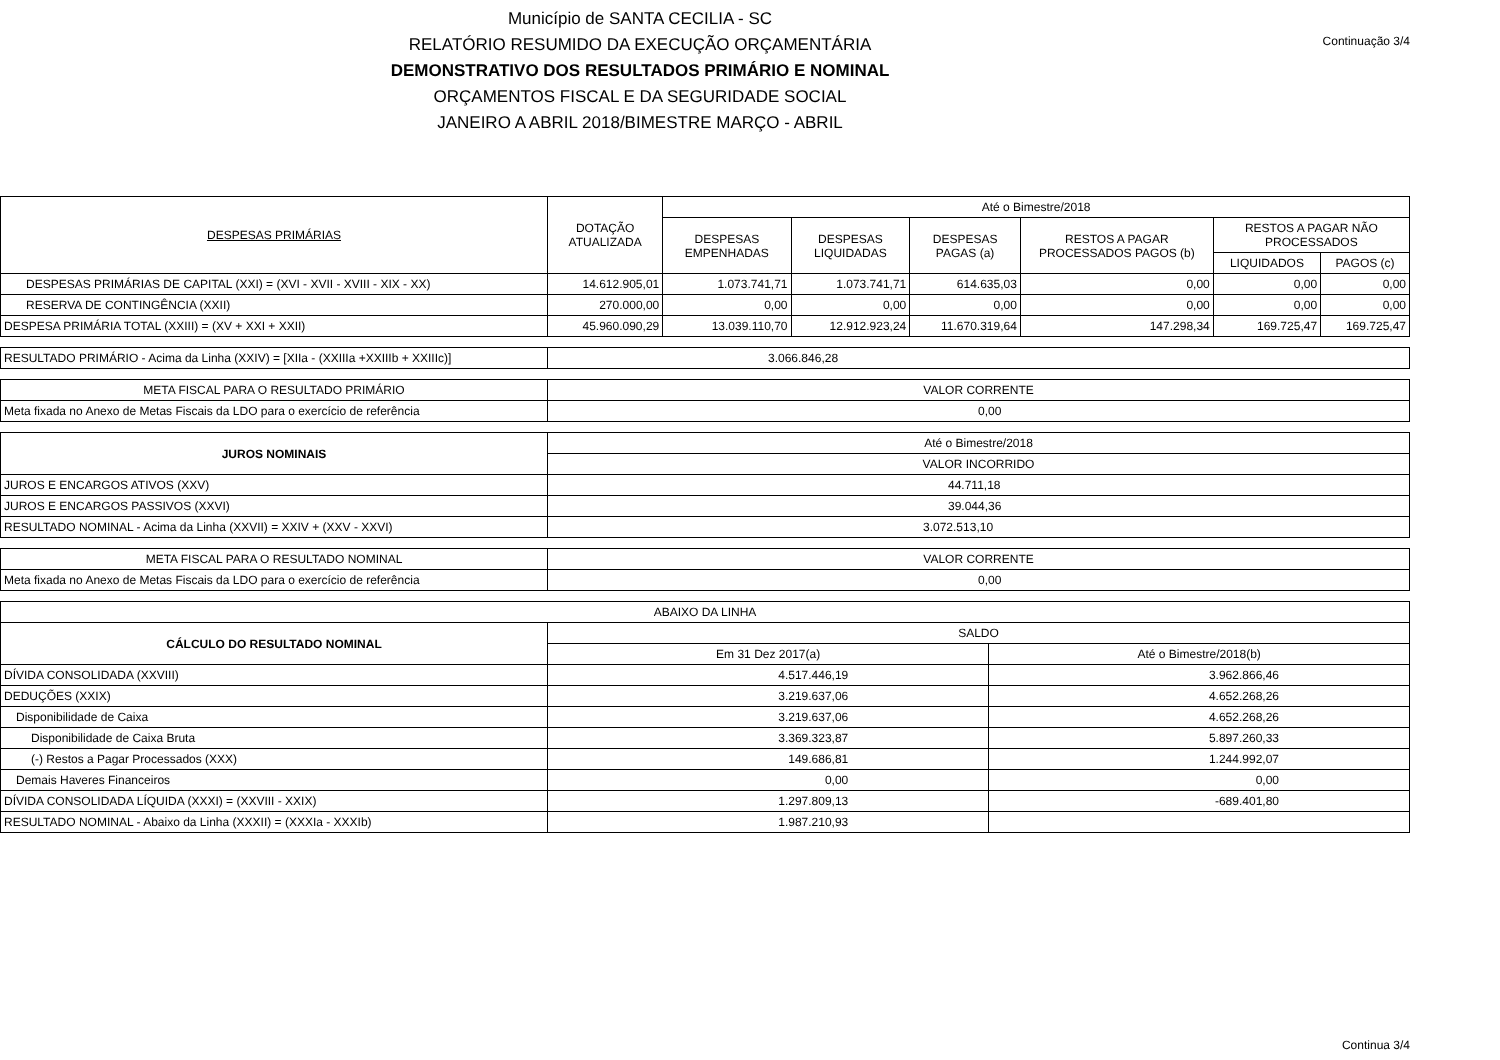Município de SANTA CECILIA - SC
RELATÓRIO RESUMIDO DA EXECUÇÃO ORÇAMENTÁRIA
DEMONSTRATIVO DOS RESULTADOS PRIMÁRIO E NOMINAL
ORÇAMENTOS FISCAL E DA SEGURIDADE SOCIAL
JANEIRO A ABRIL 2018/BIMESTRE MARÇO - ABRIL
Continuação 3/4
| DESPESAS PRIMÁRIAS | DOTAÇÃO ATUALIZADA | Até o Bimestre/2018 | | | | | |
| --- | --- | --- | --- | --- | --- | --- | --- |
| | | DESPESAS EMPENHADAS | DESPESAS LIQUIDADAS | DESPESAS PAGAS (a) | RESTOS A PAGAR PROCESSADOS PAGOS (b) | RESTOS A PAGAR NÃO PROCESSADOS | |
| | | | | | | LIQUIDADOS | PAGOS (c) |
| DESPESAS PRIMÁRIAS DE CAPITAL (XXI) = (XVI - XVII - XVIII - XIX - XX) | 14.612.905,01 | 1.073.741,71 | 1.073.741,71 | 614.635,03 | 0,00 | 0,00 | 0,00 |
| RESERVA DE CONTINGÊNCIA (XXII) | 270.000,00 | 0,00 | 0,00 | 0,00 | 0,00 | 0,00 | 0,00 |
| DESPESA PRIMÁRIA TOTAL (XXIII) = (XV + XXI + XXII) | 45.960.090,29 | 13.039.110,70 | 12.912.923,24 | 11.670.319,64 | 147.298,34 | 169.725,47 | 169.725,47 |
| RESULTADO PRIMÁRIO - Acima da Linha (XXIV) = [XIIa - (XXIIIa +XXIIIb + XXIIIc)] | 3.066.846,28 |
| META FISCAL PARA O RESULTADO PRIMÁRIO | VALOR CORRENTE |
| Meta fixada no Anexo de Metas Fiscais da LDO para o exercício de referência | 0,00 |
| JUROS NOMINAIS | Até o Bimestre/2018 |
| | VALOR INCORRIDO |
| JUROS E ENCARGOS ATIVOS (XXV) | 44.711,18 |
| JUROS E ENCARGOS PASSIVOS (XXVI) | 39.044,36 |
| RESULTADO NOMINAL - Acima da Linha (XXVII) = XXIV + (XXV - XXVI) | 3.072.513,10 |
| META FISCAL PARA O RESULTADO NOMINAL | VALOR CORRENTE |
| Meta fixada no Anexo de Metas Fiscais da LDO para o exercício de referência | 0,00 |
| ABAIXO DA LINHA | | |
| CÁLCULO DO RESULTADO NOMINAL | SALDO | |
| | Em 31 Dez 2017(a) | Até o Bimestre/2018(b) |
| DÍVIDA CONSOLIDADA (XXVIII) | 4.517.446,19 | 3.962.866,46 |
| DEDUÇÕES (XXIX) | 3.219.637,06 | 4.652.268,26 |
| Disponibilidade de Caixa | 3.219.637,06 | 4.652.268,26 |
| Disponibilidade de Caixa Bruta | 3.369.323,87 | 5.897.260,33 |
| (-) Restos a Pagar Processados (XXX) | 149.686,81 | 1.244.992,07 |
| Demais Haveres Financeiros | 0,00 | 0,00 |
| DÍVIDA CONSOLIDADA LÍQUIDA (XXXI) = (XXVIII - XXIX) | 1.297.809,13 | -689.401,80 |
| RESULTADO NOMINAL - Abaixo da Linha (XXXII) = (XXXIa - XXXIb) | 1.987.210,93 | |
Continua 3/4